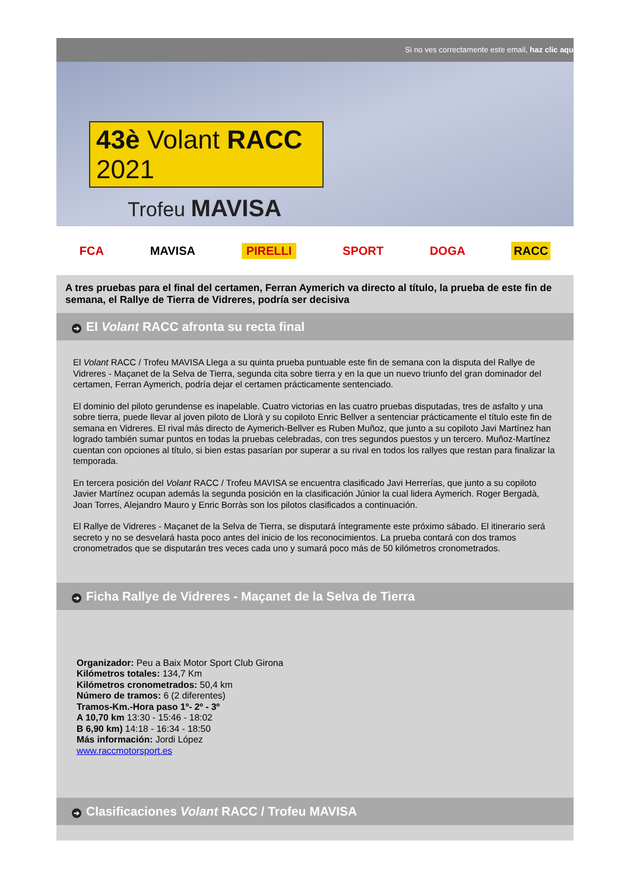Si no ves correctamente este email, haz clic aqu
43è Volant RACC 2021
Trofeu MAVISA
FCA MAVISA PIRELLI SPORT DOGA RACC
A tres pruebas para el final del certamen, Ferran Aymerich va directo al título, la prueba de este fin de semana, el Rallye de Tierra de Vidreres, podría ser decisiva
➔ El Volant RACC afronta su recta final
El Volant RACC / Trofeu MAVISA Llega a su quinta prueba puntuable este fin de semana con la disputa del Rallye de Vidreres - Maçanet de la Selva de Tierra, segunda cita sobre tierra y en la que un nuevo triunfo del gran dominador del certamen, Ferran Aymerich, podría dejar el certamen prácticamente sentenciado.
El dominio del piloto gerundense es inapelable. Cuatro victorias en las cuatro pruebas disputadas, tres de asfalto y una sobre tierra, puede llevar al joven piloto de Llorà y su copiloto Enric Bellver a sentenciar prácticamente el título este fin de semana en Vidreres. El rival más directo de Aymerich-Bellver es Ruben Muñoz, que junto a su copiloto Javi Martínez han logrado también sumar puntos en todas la pruebas celebradas, con tres segundos puestos y un tercero. Muñoz-Martínez cuentan con opciones al título, si bien estas pasarían por superar a su rival en todos los rallyes que restan para finalizar la temporada.
En tercera posición del Volant RACC / Trofeu MAVISA se encuentra clasificado Javi Herrerías, que junto a su copiloto Javier Martínez ocupan además la segunda posición en la clasificación Júnior la cual lidera Aymerich. Roger Bergadà, Joan Torres, Alejandro Mauro y Enric Borràs son los pilotos clasificados a continuación.
El Rallye de Vidreres - Maçanet de la Selva de Tierra, se disputará íntegramente este próximo sábado. El itinerario será secreto y no se desvelará hasta poco antes del inicio de los reconocimientos. La prueba contará con dos tramos cronometrados que se disputarán tres veces cada uno y sumará poco más de 50 kilómetros cronometrados.
➔ Ficha Rallye de Vidreres - Maçanet de la Selva de Tierra
Organizador: Peu a Baix Motor Sport Club Girona
Kilómetros totales: 134,7 Km
Kilómetros cronometrados: 50,4 km
Número de tramos: 6 (2 diferentes)
Tramos-Km.-Hora paso 1º- 2º - 3º
A 10,70 km 13:30 - 15:46 - 18:02
B 6,90 km) 14:18 - 16:34 - 18:50
Más información: Jordi López
www.raccmotorsport.es
➔ Clasificaciones Volant RACC / Trofeu MAVISA